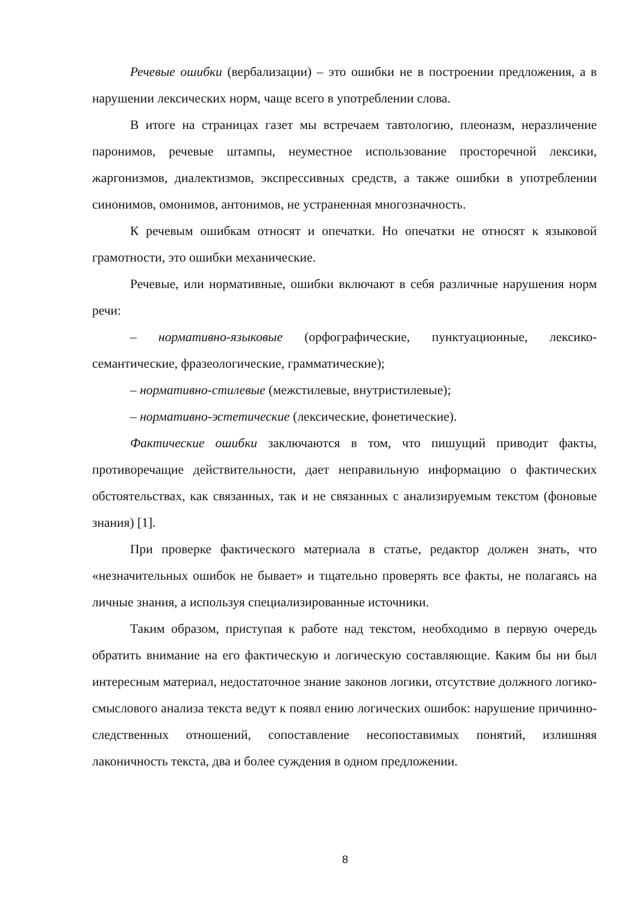Речевые ошибки (вербализации) – это ошибки не в построении предложения, а в нарушении лексических норм, чаще всего в употреблении слова.
В итоге на страницах газет мы встречаем тавтологию, плеоназм, неразличение паронимов, речевые штампы, неуместное использование просторечной лексики, жаргонизмов, диалектизмов, экспрессивных средств, а также ошибки в употреблении синонимов, омонимов, антонимов, не устраненная многозначность.
К речевым ошибкам относят и опечатки. Но опечатки не относят к языковой грамотности, это ошибки механические.
Речевые, или нормативные, ошибки включают в себя различные нарушения норм речи:
– нормативно-языковые (орфографические, пунктуационные, лексико-семантические, фразеологические, грамматические);
– нормативно-стилевые (межстилевые, внутристилевые);
– нормативно-эстетические (лексические, фонетические).
Фактические ошибки заключаются в том, что пишущий приводит факты, противоречащие действительности, дает неправильную информацию о фактических обстоятельствах, как связанных, так и не связанных с анализируемым текстом (фоновые знания) [1].
При проверке фактического материала в статье, редактор должен знать, что «незначительных ошибок не бывает» и тщательно проверять все факты, не полагаясь на личные знания, а используя специализированные источники.
Таким образом, приступая к работе над текстом, необходимо в первую очередь обратить внимание на его фактическую и логическую составляющие. Каким бы ни был интересным материал, недостаточное знание законов логики, отсутствие должного логико-смыслового анализа текста ведут к появл ению логических ошибок: нарушение причинно-следственных отношений, сопоставление несопоставимых понятий, излишняя лаконичность текста, два и более суждения в одном предложении.
8